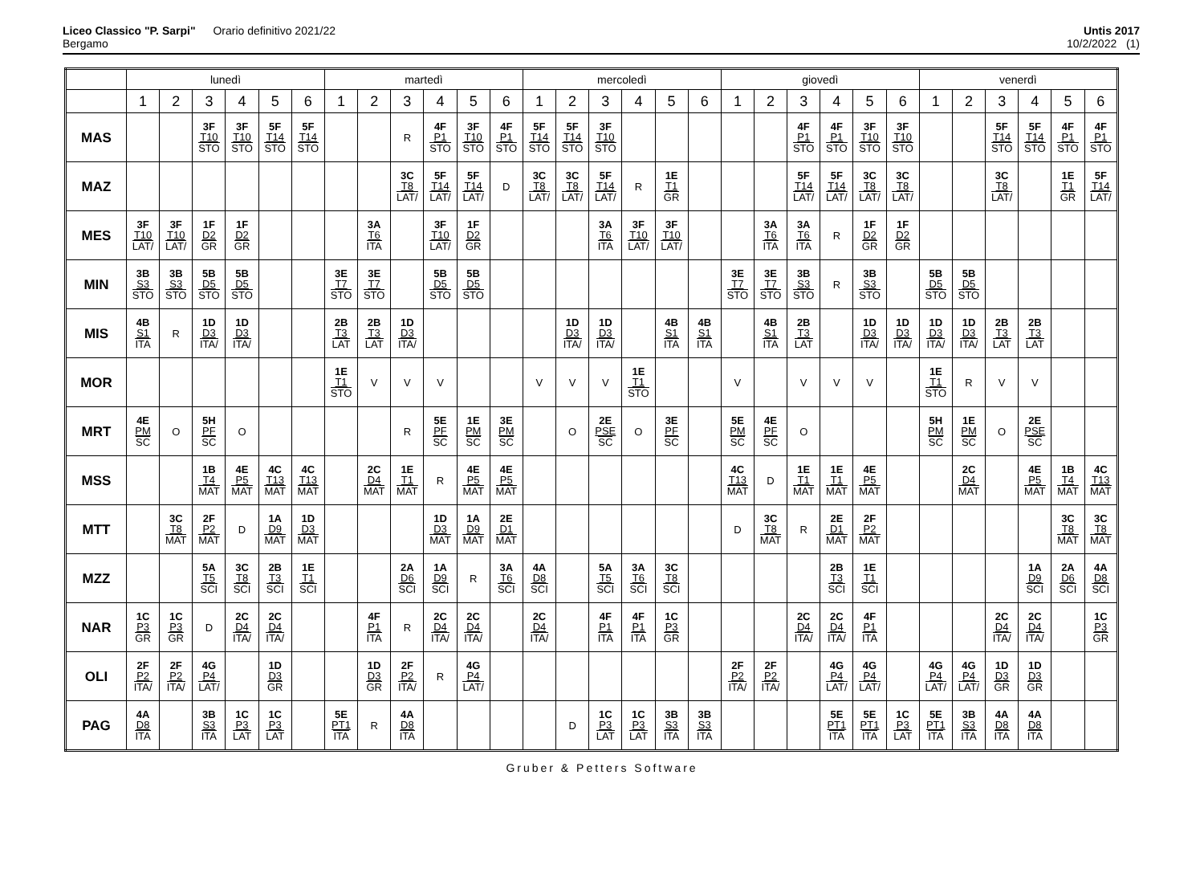Liceo Classico "P. Sarpi" Orario definitivo 2021/22
Bergamo
Untis 2017
10/2/2022 (1)
| | lunedì | | | | | | martedì | | | | | | mercoledì | | | | | | giovedì | | | | | | venerdì | | | | | |
| --- | --- | --- | --- | --- | --- | --- | --- | --- | --- | --- | --- | --- | --- | --- | --- | --- | --- | --- | --- | --- | --- | --- | --- | --- | --- | --- | --- | --- | --- | --- |
| | 1 | 2 | 3 | 4 | 5 | 6 | 1 | 2 | 3 | 4 | 5 | 6 | 1 | 2 | 3 | 4 | 5 | 6 | 1 | 2 | 3 | 4 | 5 | 6 | 1 | 2 | 3 | 4 | 5 | 6 |
| MAS | | | 3F T10 STO | 3F T10 STO | 5F T14 STO | 5F T14 STO | | | R | 4F P1 STO | 3F T10 STO | 4F P1 STO | 5F T14 STO | 5F T14 STO | 3F T10 STO | | | | | | 4F P1 STO | 4F P1 STO | 3F T10 STO | 3F T10 STO | | | 5F T14 STO | 5F T14 STO | 4F P1 STO | 4F P1 STO |
| MAZ | | | | | | | | | 3C T8 LAT/ | 5F T14 LAT/ | 5F T14 LAT/ | D | 3C T8 LAT/ | 3C T8 LAT/ | 5F T14 LAT/ | R | 1E T1 GR | | | | 5F T14 LAT/ | 5F T14 LAT/ | 3C T8 LAT/ | 3C T8 LAT/ | | | 3C T8 LAT/ | | 1E T1 GR | 5F T14 LAT/ |
| MES | 3F T10 LAT/ | 3F T10 LAT/ | 1F D2 GR | 1F D2 GR | | | | 3A T6 ITA | | 3F T10 LAT/ | 1F D2 GR | | | | 3A T6 ITA | 3F T10 LAT/ | 3F T10 LAT/ | | | 3A T6 ITA | 3A T6 ITA | R | 1F D2 GR | 1F D2 GR | | | | | | |
| MIN | 3B S3 STO | 3B S3 STO | 5B D5 STO | 5B D5 STO | | | 3E T7 STO | 3E T7 STO | | 5B D5 STO | 5B D5 STO | | | | | | | | 3E T7 STO | 3E T7 STO | 3B S3 STO | R | 3B S3 STO | | 5B D5 STO | 5B D5 STO | | | | |
| MIS | 4B S1 ITA | R | 1D D3 ITA/ | 1D D3 ITA/ | | | 2B T3 LAT | 2B T3 LAT | 1D D3 ITA/ | | | | | 1D D3 ITA/ | 1D D3 ITA/ | | 4B S1 ITA | 4B S1 ITA | | 4B S1 ITA | 2B T3 LAT | | 1D D3 ITA/ | 1D D3 ITA/ | 1D D3 ITA/ | 1D D3 ITA/ | 2B T3 LAT | 2B T3 LAT | | |
| MOR | | | | | | | 1E T1 STO | V | V | V | | | V | V | V | 1E T1 STO | | | V | | V | V | V | | 1E T1 STO | R | V | V | | |
| MRT | 4E PM SC | O | 5H PF SC | O | | | | | R | 5E PF SC | 1E PM SC | 3E PM SC | | O | 2E PSE SC | O | 3E PF SC | | 5E PM SC | 4E PF SC | O | | | | 5H PM SC | 1E PM SC | O | 2E PSE SC | | |
| MSS | | | 1B T4 MAT | 4E P5 MAT | 4C T13 MAT | 4C T13 MAT | | 2C D4 MAT | 1E T1 MAT | R | 4E P5 MAT | 4E P5 MAT | | | | | | | 4C T13 MAT | D | 1E T1 MAT | 1E T1 MAT | 4E P5 MAT | | | 2C D4 MAT | | 4E P5 MAT | 1B T4 MAT | 4C T13 MAT |
| MTT | | 3C T8 MAT | 2F P2 MAT | D | 1A D9 MAT | 1D D3 MAT | | | | 1D D3 MAT | 1A D9 MAT | 2E D1 MAT | | | | | | | D | 3C T8 MAT | R | 2E D1 MAT | 2F P2 MAT | | | | | | 3C T8 MAT | 3C T8 MAT |
| MZZ | | | 5A T5 SCI | 3C T8 SCI | 2B T3 SCI | 1E T1 SCI | | | 2A D6 SCI | 1A D9 SCI | R | 3A T6 SCI | 4A D8 SCI | | 5A T5 SCI | 3A T6 SCI | 3C T8 SCI | | | | | 2B T3 SCI | 1E T1 SCI | | | | | 1A D9 SCI | 2A D6 SCI | 4A D8 SCI |
| NAR | 1C P3 GR | 1C P3 GR | D | 2C D4 ITA/ | 2C D4 ITA/ | | | 4F P1 ITA | R | 2C D4 ITA/ | 2C D4 ITA/ | | 2C D4 ITA/ | | 4F P1 ITA | 4F P1 ITA | 1C P3 GR | | | | 2C D4 ITA/ | 2C D4 ITA/ | 4F P1 ITA | | | | 2C D4 ITA/ | 2C D4 ITA/ | | 1C P3 GR |
| OLI | 2F P2 ITA/ | 2F P2 ITA/ | 4G P4 LAT/ | | 1D D3 GR | | | 1D D3 GR | 2F P2 ITA/ | R | 4G P4 LAT/ | | | | | | | | 2F P2 ITA/ | 2F P2 ITA/ | | 4G P4 LAT/ | 4G P4 LAT/ | | 4G P4 LAT/ | 4G P4 LAT/ | 1D D3 GR | 1D D3 GR | | |
| PAG | 4A D8 ITA | | 3B S3 ITA | 1C P3 LAT | 1C P3 LAT | | 5E PT1 ITA | R | 4A D8 ITA | | | | | D | 1C P3 LAT | 1C P3 LAT | 3B S3 ITA | 3B S3 ITA | | | | 5E PT1 ITA | 5E PT1 ITA | 1C P3 LAT | 5E PT1 ITA | 3B S3 ITA | 4A D8 ITA | 4A D8 ITA | | |
Gruber & Petters Software